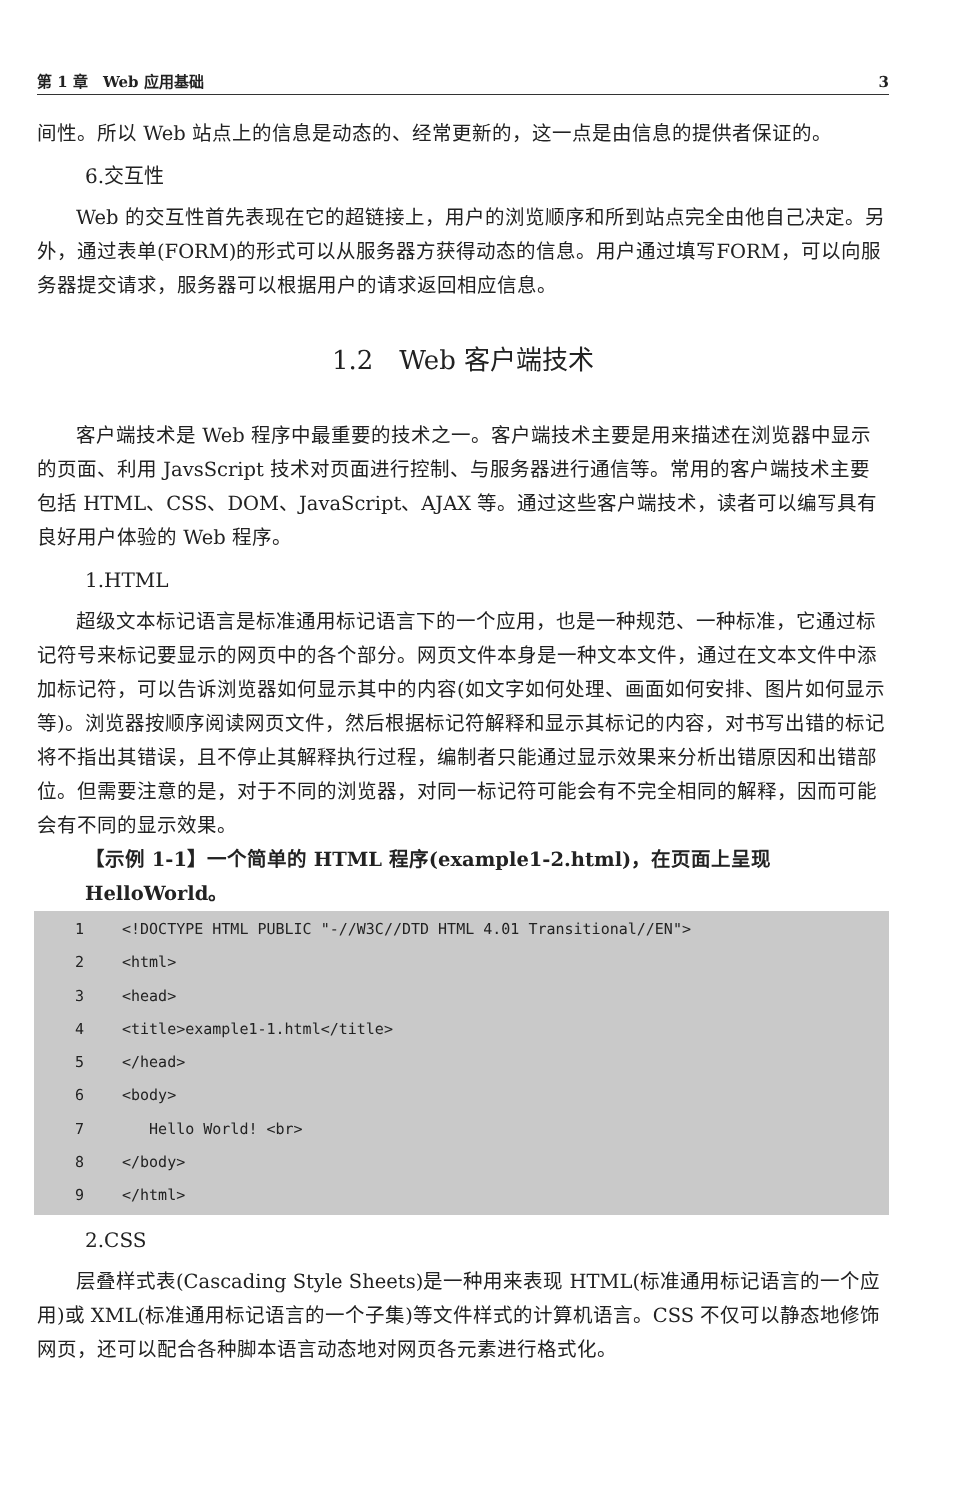第 1 章　Web 应用基础 3
间性。所以 Web 站点上的信息是动态的、经常更新的，这一点是由信息的提供者保证的。
6.交互性
Web 的交互性首先表现在它的超链接上，用户的浏览顺序和所到站点完全由他自己决定。另外，通过表单(FORM)的形式可以从服务器方获得动态的信息。用户通过填写FORM，可以向服务器提交请求，服务器可以根据用户的请求返回相应信息。
1.2　Web 客户端技术
客户端技术是 Web 程序中最重要的技术之一。客户端技术主要是用来描述在浏览器中显示的页面、利用 JavsScript 技术对页面进行控制、与服务器进行通信等。常用的客户端技术主要包括 HTML、CSS、DOM、JavaScript、AJAX 等。通过这些客户端技术，读者可以编写具有良好用户体验的 Web 程序。
1.HTML
超级文本标记语言是标准通用标记语言下的一个应用，也是一种规范、一种标准，它通过标记符号来标记要显示的网页中的各个部分。网页文件本身是一种文本文件，通过在文本文件中添加标记符，可以告诉浏览器如何显示其中的内容(如文字如何处理、画面如何安排、图片如何显示等)。浏览器按顺序阅读网页文件，然后根据标记符解释和显示其标记的内容，对书写出错的标记将不指出其错误，且不停止其解释执行过程，编制者只能通过显示效果来分析出错原因和出错部位。但需要注意的是，对于不同的浏览器，对同一标记符可能会有不完全相同的解释，因而可能会有不同的显示效果。
【示例 1-1】一个简单的 HTML 程序(example1-2.html)，在页面上呈现 HelloWorld。
1 <!DOCTYPE HTML PUBLIC "-//W3C//DTD HTML 4.01 Transitional//EN">
2 <html>
3 <head>
4 <title>example1-1.html</title>
5 </head>
6 <body>
7 Hello World! <br>
8 </body>
9 </html>
2.CSS
层叠样式表(Cascading Style Sheets)是一种用来表现 HTML(标准通用标记语言的一个应用)或 XML(标准通用标记语言的一个子集)等文件样式的计算机语言。CSS 不仅可以静态地修饰网页，还可以配合各种脚本语言动态地对网页各元素进行格式化。